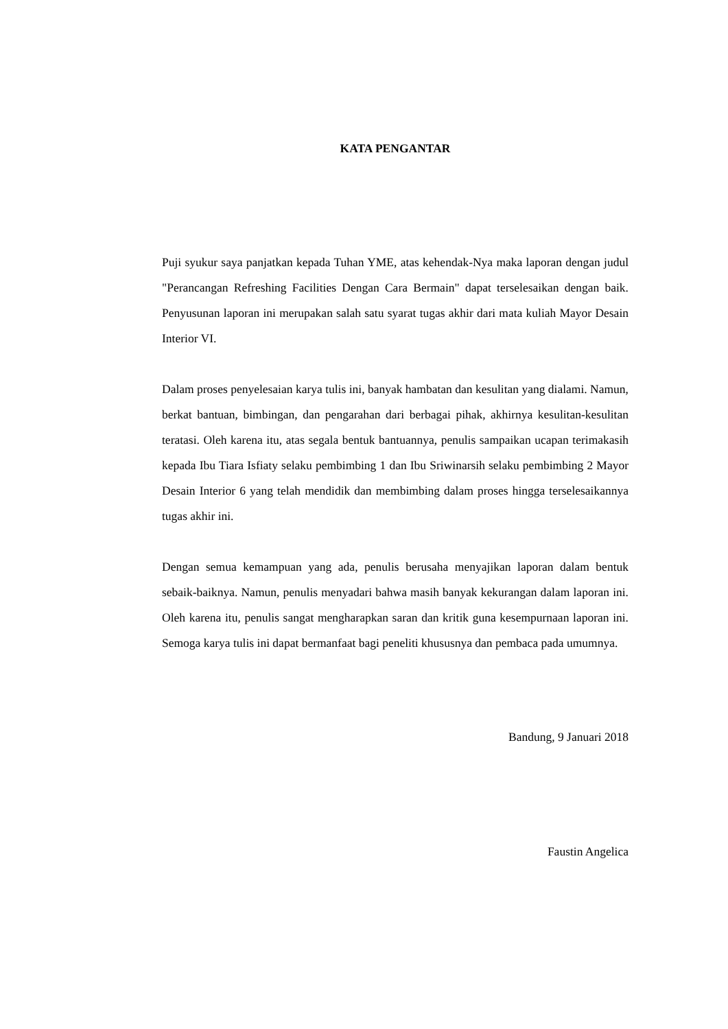KATA PENGANTAR
Puji syukur saya panjatkan kepada Tuhan YME, atas kehendak-Nya maka laporan dengan judul "Perancangan Refreshing Facilities Dengan Cara Bermain" dapat terselesaikan dengan baik. Penyusunan laporan ini merupakan salah satu syarat tugas akhir dari mata kuliah Mayor Desain Interior VI.
Dalam proses penyelesaian karya tulis ini, banyak hambatan dan kesulitan yang dialami. Namun, berkat bantuan, bimbingan, dan pengarahan dari berbagai pihak, akhirnya kesulitan-kesulitan teratasi. Oleh karena itu, atas segala bentuk bantuannya, penulis sampaikan ucapan terimakasih kepada Ibu Tiara Isfiaty selaku pembimbing 1 dan Ibu Sriwinarsih selaku pembimbing 2 Mayor Desain Interior 6 yang telah mendidik dan membimbing dalam proses hingga terselesaikannya tugas akhir ini.
Dengan semua kemampuan yang ada, penulis berusaha menyajikan laporan dalam bentuk sebaik-baiknya. Namun, penulis menyadari bahwa masih banyak kekurangan dalam laporan ini. Oleh karena itu, penulis sangat mengharapkan saran dan kritik guna kesempurnaan laporan ini. Semoga karya tulis ini dapat bermanfaat bagi peneliti khususnya dan pembaca pada umumnya.
Bandung, 9 Januari 2018
Faustin Angelica